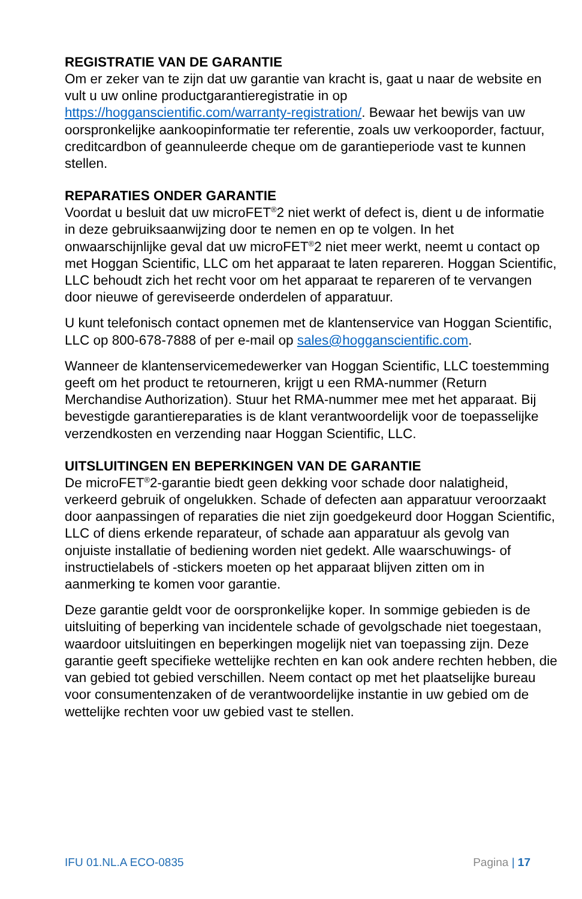REGISTRATIE VAN DE GARANTIE
Om er zeker van te zijn dat uw garantie van kracht is, gaat u naar de website en vult u uw online productgarantieregistratie in op https://hogganscientific.com/warranty-registration/. Bewaar het bewijs van uw oorspronkelijke aankoopinformatie ter referentie, zoals uw verkooporder, factuur, creditcardbon of geannuleerde cheque om de garantieperiode vast te kunnen stellen.
REPARATIES ONDER GARANTIE
Voordat u besluit dat uw microFET<sup>®</sup>2 niet werkt of defect is, dient u de informatie in deze gebruiksaanwijzing door te nemen en op te volgen. In het onwaarschijnlijke geval dat uw microFET<sup>®</sup>2 niet meer werkt, neemt u contact op met Hoggan Scientific, LLC om het apparaat te laten repareren. Hoggan Scientific, LLC behoudt zich het recht voor om het apparaat te repareren of te vervangen door nieuwe of gereviseerde onderdelen of apparatuur.
U kunt telefonisch contact opnemen met de klantenservice van Hoggan Scientific, LLC op 800-678-7888 of per e-mail op sales@hogganscientific.com.
Wanneer de klantenservicemedewerker van Hoggan Scientific, LLC toestemming geeft om het product te retourneren, krijgt u een RMA-nummer (Return Merchandise Authorization). Stuur het RMA-nummer mee met het apparaat. Bij bevestigde garantiereparaties is de klant verantwoordelijk voor de toepasselijke verzendkosten en verzending naar Hoggan Scientific, LLC.
UITSLUITINGEN EN BEPERKINGEN VAN DE GARANTIE
De microFET<sup>®</sup>2-garantie biedt geen dekking voor schade door nalatigheid, verkeerd gebruik of ongelukken. Schade of defecten aan apparatuur veroorzaakt door aanpassingen of reparaties die niet zijn goedgekeurd door Hoggan Scientific, LLC of diens erkende reparateur, of schade aan apparatuur als gevolg van onjuiste installatie of bediening worden niet gedekt. Alle waarschuwings- of instructielabels of -stickers moeten op het apparaat blijven zitten om in aanmerking te komen voor garantie.
Deze garantie geldt voor de oorspronkelijke koper. In sommige gebieden is de uitsluiting of beperking van incidentele schade of gevolgschade niet toegestaan, waardoor uitsluitingen en beperkingen mogelijk niet van toepassing zijn. Deze garantie geeft specifieke wettelijke rechten en kan ook andere rechten hebben, die van gebied tot gebied verschillen. Neem contact op met het plaatselijke bureau voor consumentenzaken of de verantwoordelijke instantie in uw gebied om de wettelijke rechten voor uw gebied vast te stellen.
IFU 01.NL.A ECO-0835 Pagina | 17